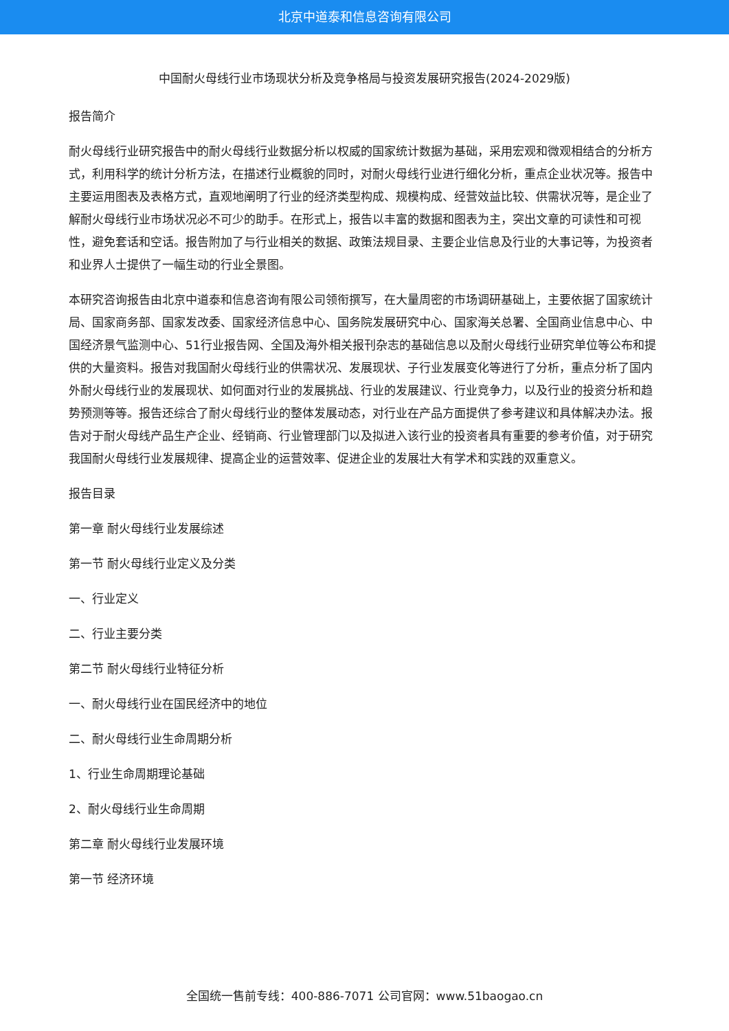北京中道泰和信息咨询有限公司
中国耐火母线行业市场现状分析及竞争格局与投资发展研究报告(2024-2029版)
报告简介
耐火母线行业研究报告中的耐火母线行业数据分析以权威的国家统计数据为基础，采用宏观和微观相结合的分析方式，利用科学的统计分析方法，在描述行业概貌的同时，对耐火母线行业进行细化分析，重点企业状况等。报告中主要运用图表及表格方式，直观地阐明了行业的经济类型构成、规模构成、经营效益比较、供需状况等，是企业了解耐火母线行业市场状况必不可少的助手。在形式上，报告以丰富的数据和图表为主，突出文章的可读性和可视性，避免套话和空话。报告附加了与行业相关的数据、政策法规目录、主要企业信息及行业的大事记等，为投资者和业界人士提供了一幅生动的行业全景图。
本研究咨询报告由北京中道泰和信息咨询有限公司领衔撰写，在大量周密的市场调研基础上，主要依据了国家统计局、国家商务部、国家发改委、国家经济信息中心、国务院发展研究中心、国家海关总署、全国商业信息中心、中国经济景气监测中心、51行业报告网、全国及海外相关报刊杂志的基础信息以及耐火母线行业研究单位等公布和提供的大量资料。报告对我国耐火母线行业的供需状况、发展现状、子行业发展变化等进行了分析，重点分析了国内外耐火母线行业的发展现状、如何面对行业的发展挑战、行业的发展建议、行业竞争力，以及行业的投资分析和趋势预测等等。报告还综合了耐火母线行业的整体发展动态，对行业在产品方面提供了参考建议和具体解决办法。报告对于耐火母线产品生产企业、经销商、行业管理部门以及拟进入该行业的投资者具有重要的参考价值，对于研究我国耐火母线行业发展规律、提高企业的运营效率、促进企业的发展壮大有学术和实践的双重意义。
报告目录
第一章 耐火母线行业发展综述
第一节 耐火母线行业定义及分类
一、行业定义
二、行业主要分类
第二节 耐火母线行业特征分析
一、耐火母线行业在国民经济中的地位
二、耐火母线行业生命周期分析
1、行业生命周期理论基础
2、耐火母线行业生命周期
第二章 耐火母线行业发展环境
第一节 经济环境
全国统一售前专线：400-886-7071 公司官网：www.51baogao.cn